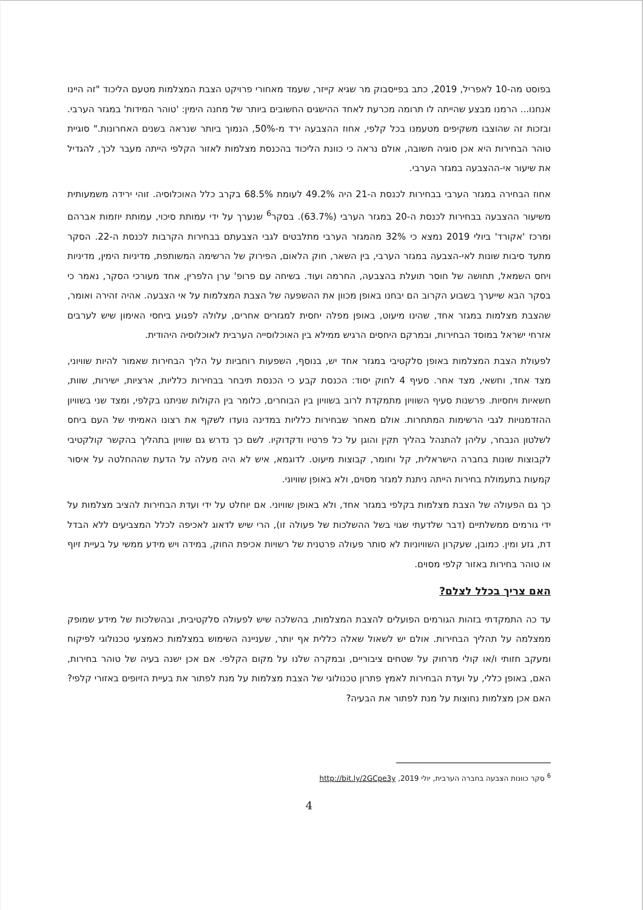בפוסט מה-10 לאפריל, 2019, כתב בפייסבוק מר שגיא קייזר, שעמד מאחורי פרויקט הצבת המצלמות מטעם הליכוד "זה היינו אנחנו... הרמנו מבצע שהייתה לו תרומה מכרעת לאחד ההישגים החשובים ביותר של מחנה הימין: 'טוהר המידות' במגזר הערבי. ובזכות זה שהוצבו משקיפים מטעמנו בכל קלפי, אחוז ההצבעה ירד מ-50%, הנמוך ביותר שנראה בשנים האחרונות." סוגיית טוהר הבחירות היא אכן סוגיה חשובה, אולם נראה כי כוונת הליכוד בהכנסת מצלמות לאזור הקלפי הייתה מעבר לכך, להגדיל את שיעור אי-ההצבעה במגזר הערבי.
אחוז הבחירה במגזר הערבי בבחירות לכנסת ה-21 היה 49.2% לעומת 68.5% בקרב כלל האוכלוסיה. זוהי ירידה משמעותית משיעור ההצבעה בבחירות לכנסת ה-20 במגזר הערבי (63.7%). בסקר<sup>6</sup> שנערך על ידי עמותת סיכוי, עמותת יוזמות אברהם ומרכז 'אקורד' ביולי 2019 נמצא כי 32% מהמגזר הערבי מתלבטים לגבי הצבעתם בבחירות הקרבות לכנסת ה-22. הסקר מתעד סיבות שונות לאי-הצבעה במגזר הערבי, בין השאר, חוק הלאום, הפירוק של הרשימה המשותפת, מדיניות הימין, מדיניות ויחס השמאל, תחושה של חוסר תועלת בהצבעה, החרמה ועוד. בשיחה עם פרופ' ערן הלפרין, אחד מעורכי הסקר, נאמר כי בסקר הבא שייערך בשבוע הקרוב הם יבחנו באופן מכוון את ההשפעה של הצבת המצלמות על אי הצבעה. אהיה זהירה ואומר, שהצבת מצלמות במגזר אחד, שהינו מיעוט, באופן מפלה יחסית למגזרים אחרים, עלולה לפגוע ביחסי האימון שיש לערבים אזרחי ישראל במוסד הבחירות, ובמרקם היחסים הרגיש ממילא בין האוכלוסייה הערבית לאוכלוסיה היהודית.
לפעולת הצבת המצלמות באופן סלקטיבי במגזר אחד יש, בנוסף, השפעות רוחביות על הליך הבחירות שאמור להיות שוויוני, מצד אחד, וחשאי, מצד אחר. סעיף 4 לחוק יסוד: הכנסת קבע כי הכנסת תיבחר בבחירות כלליות, ארציות, ישירות, שוות, חשאיות ויחסיות. פרשנות סעיף השוויון מתמקדת לרוב בשוויון בין הבוחרים, כלומר בין הקולות שניתנו בקלפי, ומצד שני בשוויון ההזדמנויות לגבי הרשימות המתחרות. אולם מאחר שבחירות כלליות במדינה נועדו לשקף את רצונו האמיתי של העם ביחס לשלטון הנבחר, עליהן להתנהל בהליך תקין והוגן על כל פרטיו ודקדוקיו. לשם כך נדרש גם שוויון בתהליך בהקשר קולקטיבי לקבוצות שונות בחברה הישראלית, קל וחומר, קבוצות מיעוט. לדוגמא, איש לא היה מעלה על הדעת שההחלטה על איסור קמעות בתעמולת בחירות הייתה ניתנת למגזר מסוים, ולא באופן שוויוני.
כך גם הפעולה של הצבת מצלמות בקלפי במגזר אחד, ולא באופן שוויוני. אם יוחלט על ידי ועדת הבחירות להציב מצלמות על ידי גורמים ממשלתיים (דבר שלדעתי שגוי בשל ההשלכות של פעולה זו), הרי שיש לדאוג לאכיפה לכלל המצביעים ללא הבדל דת, גזע ומין. כמובן, שעקרון השוויוניות לא סותר פעולה פרטנית של רשויות אכיפת החוק, במידה ויש מידע ממשי על בעיית זיוף או טוהר בחירות באזור קלפי מסוים.
האם צריך בכלל לצלם?
עד כה התמקדתי בזהות הגורמים הפועלים להצבת המצלמות, בהשלכה שיש לפעולה סלקטיבית, ובהשלכות של מידע שמופק ממצלמה על תהליך הבחירות. אולם יש לשאול שאלה כללית אף יותר, שעניינה השימוש במצלמות כאמצעי טכנולוגי לפיקוח ומעקב חזותי ו/או קולי מרחוק על שטחים ציבוריים, ובמקרה שלנו על מקום הקלפי. אם אכן ישנה בעיה של טוהר בחירות, האם, באופן כללי, על ועדת הבחירות לאמץ פתרון טכנולוגי של הצבת מצלמות על מנת לפתור את בעיית הזיופים באזורי קלפי? האם אכן מצלמות נחוצות על מנת לפתור את הבעיה?
<sup>6</sup> סקר כוונות הצבעה בחברה הערבית, יולי 2019, http://bit.ly/2GCpe3y
4